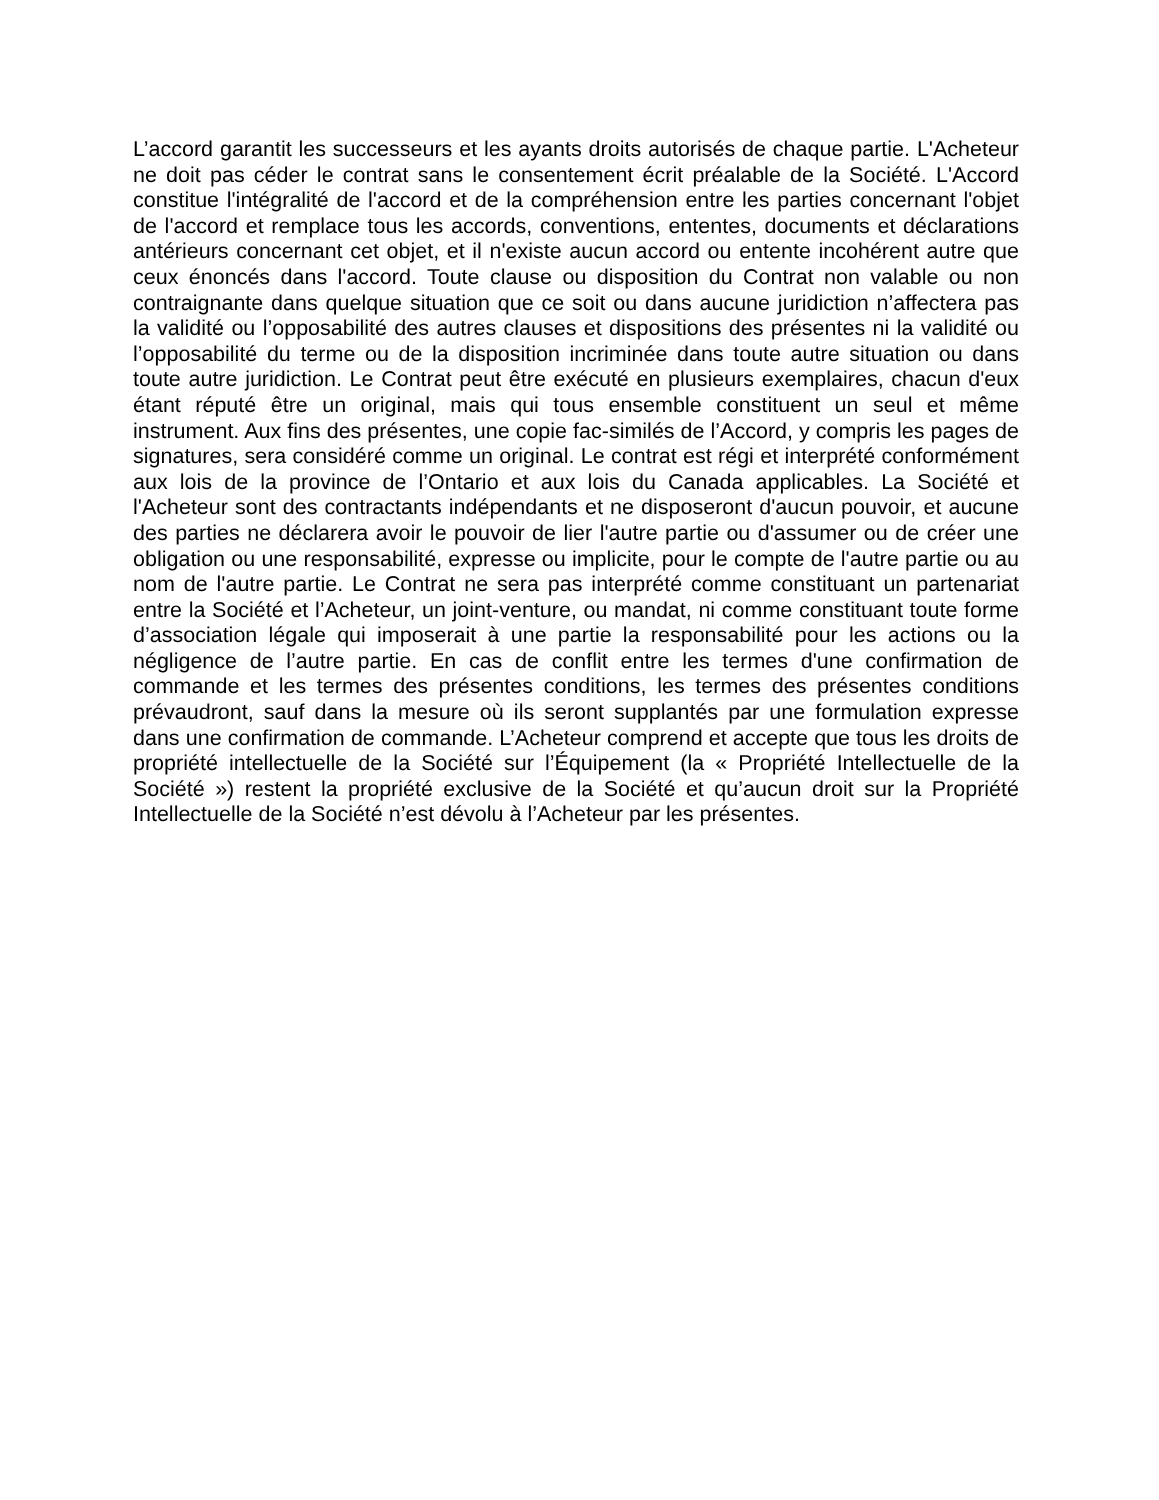L’accord garantit les successeurs et les ayants droits autorisés de chaque partie. L'Acheteur ne doit pas céder le contrat sans le consentement écrit préalable de la Société. L'Accord constitue l'intégralité de l'accord et de la compréhension entre les parties concernant l'objet de l'accord et remplace tous les accords, conventions, ententes, documents et déclarations antérieurs concernant cet objet, et il n'existe aucun accord ou entente incohérent autre que ceux énoncés dans l'accord. Toute clause ou disposition du Contrat non valable ou non contraignante dans quelque situation que ce soit ou dans aucune juridiction n’affectera pas la validité ou l’opposabilité des autres clauses et dispositions des présentes ni la validité ou l’opposabilité du terme ou de la disposition incriminée dans toute autre situation ou dans toute autre juridiction. Le Contrat peut être exécuté en plusieurs exemplaires, chacun d'eux étant réputé être un original, mais qui tous ensemble constituent un seul et même instrument. Aux fins des présentes, une copie fac-similés de l’Accord, y compris les pages de signatures, sera considéré comme un original. Le contrat est régi et interprété conformément aux lois de la province de l’Ontario et aux lois du Canada applicables. La Société et l'Acheteur sont des contractants indépendants et ne disposeront d'aucun pouvoir, et aucune des parties ne déclarera avoir le pouvoir de lier l'autre partie ou d'assumer ou de créer une obligation ou une responsabilité, expresse ou implicite, pour le compte de l'autre partie ou au nom de l'autre partie. Le Contrat ne sera pas interprété comme constituant un partenariat entre la Société et l’Acheteur, un joint-venture, ou mandat, ni comme constituant toute forme d’association légale qui imposerait à une partie la responsabilité pour les actions ou la négligence de l’autre partie. En cas de conflit entre les termes d'une confirmation de commande et les termes des présentes conditions, les termes des présentes conditions prévaudront, sauf dans la mesure où ils seront supplantés par une formulation expresse dans une confirmation de commande. L’Acheteur comprend et accepte que tous les droits de propriété intellectuelle de la Société sur l’Équipement (la « Propriété Intellectuelle de la Société ») restent la propriété exclusive de la Société et qu’aucun droit sur la Propriété Intellectuelle de la Société n’est dévolu à l’Acheteur par les présentes.